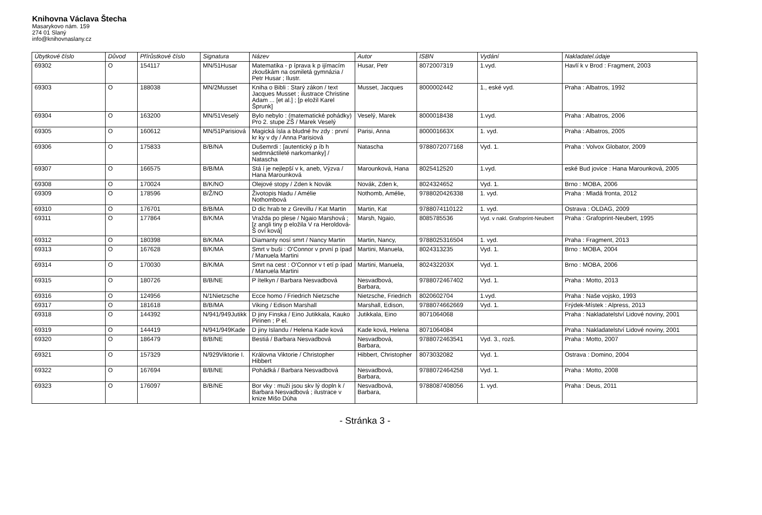Knihovna Václava Štecha
Masarykovo nám. 159
274 01 Slaný
info@knihovnaslany.cz
| Úbytkové číslo | Důvod | Přírůstkové číslo | Signatura | Název | Autor | ISBN | Vydání | Nakladatel.údaje |
| --- | --- | --- | --- | --- | --- | --- | --- | --- |
| 69302 | O | 154117 | MN/51Husar | Matematika - p íprava k p ijímacím zkouškám na osmiletá gymnázia / Petr Husar ; Ilustr. | Husar, Petr | 8072007319 | 1.vyd. | Havlí k v Brod : Fragment, 2003 |
| 69303 | O | 188038 | MN/2Musset | Kniha o Bibli : Starý zákon / text Jacques Musset ; ilustrace Christine Adam ... [et al.] ; [p eložil Karel Šprunk] | Musset, Jacques | 8000002442 | 1., eské vyd. | Praha : Albatros, 1992 |
| 69304 | O | 163200 | MN/51Veselý | Bylo nebylo : (matematické pohádky) Pro 2. stupe ZŠ / Marek Veselý | Veselý, Marek | 8000018438 | 1.vyd. | Praha : Albatros, 2006 |
| 69305 | O | 160612 | MN/51Parisiová | Magická ísla a bludné hv zdy : první kr ky v dy / Anna Parisiová | Parisi, Anna | 800001663X | 1. vyd. | Praha : Albatros, 2005 |
| 69306 | O | 175833 | B/B/NA | Dušemrdi : [autentický p íb h sedmnáctileté narkomanky] / Natascha | Natascha | 9788072077168 | Vyd. 1. | Praha : Volvox Globator, 2009 |
| 69307 | O | 166575 | B/B/MA | Stá í je nejlepší v k, aneb, Výzva / Hana Marounková | Marounková, Hana | 8025412520 | 1.vyd. | eské Bud jovice : Hana Marounková, 2005 |
| 69308 | O | 170024 | B/K/NO | Olejové stopy / Zden k Novák | Novák, Zden k, | 8024324652 | Vyd. 1. | Brno : MOBA, 2006 |
| 69309 | O | 178596 | B/Ž/NO | Životopis hladu / Amélie Nothombová | Nothomb, Amélie, | 9788020426338 | 1. vyd. | Praha : Mladá fronta, 2012 |
| 69310 | O | 176701 | B/B/MA | D dic hrab te z Grevillu / Kat Martin | Martin, Kat | 9788074110122 | 1. vyd. | Ostrava : OLDAG, 2009 |
| 69311 | O | 177864 | B/K/MA | Vražda po plese / Ngaio Marshová ; [z angli tiny p eložila V ra Heroldová-Š oví ková] | Marsh, Ngaio, | 8085785536 | Vyd. v nakl. Grafoprint-Neubert | Praha : Grafoprint-Neubert, 1995 |
| 69312 | O | 180398 | B/K/MA | Diamanty nosí smrt / Nancy Martin | Martin, Nancy, | 9788025316504 | 1. vyd. | Praha : Fragment, 2013 |
| 69313 | O | 167628 | B/K/MA | Smrt v buši : O'Connor v první p ípad / Manuela Martini | Martini, Manuela, | 8024313235 | Vyd. 1. | Brno : MOBA, 2004 |
| 69314 | O | 170030 | B/K/MA | Smrt na cest : O'Connor v t etí p ípad / Manuela Martini | Martini, Manuela, | 802432203X | Vyd. 1. | Brno : MOBA, 2006 |
| 69315 | O | 180726 | B/B/NE | P ítelkyn / Barbara Nesvadbová | Nesvadbová, Barbara, | 9788072467402 | Vyd. 1. | Praha : Motto, 2013 |
| 69316 | O | 124956 | N/1Nietzsche | Ecce homo / Friedrich Nietzsche | Nietzsche, Friedrich | 8020602704 | 1.vyd. | Praha : Naše vojsko, 1993 |
| 69317 | O | 181618 | B/B/MA | Viking / Edison Marshall | Marshall, Edison, | 9788074662669 | Vyd. 1. | Frýdek-Místek : Alpress, 2013 |
| 69318 | O | 144392 | N/941/949Jutikk | D jiny Finska / Eino Jutikkala, Kauko Pirinen ; P el. | Jutikkala, Eino | 8071064068 | | Praha : Nakladatelství Lidové noviny, 2001 |
| 69319 | O | 144419 | N/941/949Kade | D jiny Islandu / Helena Kade ková | Kade ková, Helena | 8071064084 | | Praha : Nakladatelství Lidové noviny, 2001 |
| 69320 | O | 186479 | B/B/NE | Bestiá / Barbara Nesvadbová | Nesvadbová, Barbara, | 9788072463541 | Vyd. 3., rozš. | Praha : Motto, 2007 |
| 69321 | O | 157329 | N/929Viktorie I. | Královna Viktorie / Christopher Hibbert | Hibbert, Christopher | 8073032082 | Vyd. 1. | Ostrava : Domino, 2004 |
| 69322 | O | 167694 | B/B/NE | Pohádká / Barbara Nesvadbová | Nesvadbová, Barbara, | 9788072464258 | Vyd. 1. | Praha : Motto, 2008 |
| 69323 | O | 176097 | B/B/NE | Bor vky : muži jsou skv lý dopln k / Barbara Nesvadbová ; ilustrace v knize Mišo Dúha | Nesvadbová, Barbara, | 9788087408056 | 1. vyd. | Praha : Deus, 2011 |
- Stránka 3 -